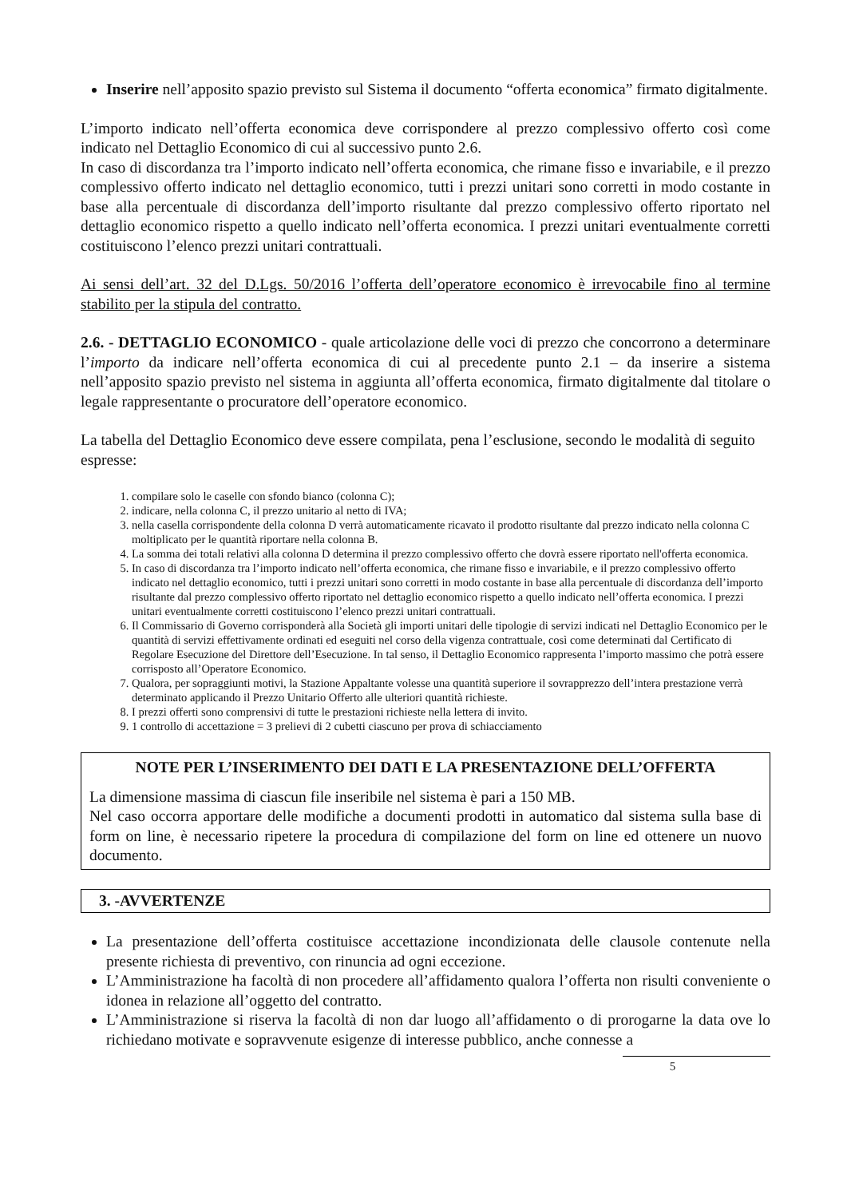Inserire nell’apposito spazio previsto sul Sistema il documento “offerta economica” firmato digitalmente.
L’importo indicato nell’offerta economica deve corrispondere al prezzo complessivo offerto così come indicato nel Dettaglio Economico di cui al successivo punto 2.6.
In caso di discordanza tra l’importo indicato nell’offerta economica, che rimane fisso e invariabile, e il prezzo complessivo offerto indicato nel dettaglio economico, tutti i prezzi unitari sono corretti in modo costante in base alla percentuale di discordanza dell’importo risultante dal prezzo complessivo offerto riportato nel dettaglio economico rispetto a quello indicato nell’offerta economica. I prezzi unitari eventualmente corretti costituiscono l’elenco prezzi unitari contrattuali.
Ai sensi dell’art. 32 del D.Lgs. 50/2016 l’offerta dell’operatore economico è irrevocabile fino al termine stabilito per la stipula del contratto.
2.6. - DETTAGLIO ECONOMICO - quale articolazione delle voci di prezzo che concorrono a determinare l’importo da indicare nell’offerta economica di cui al precedente punto 2.1 – da inserire a sistema nell’apposito spazio previsto nel sistema in aggiunta all’offerta economica, firmato digitalmente dal titolare o legale rappresentante o procuratore dell’operatore economico.
La tabella del Dettaglio Economico deve essere compilata, pena l’esclusione, secondo le modalità di seguito espresse:
1. compilare solo le caselle con sfondo bianco (colonna C);
2. indicare, nella colonna C, il prezzo unitario al netto di IVA;
3. nella casella corrispondente della colonna D verrà automaticamente ricavato il prodotto risultante dal prezzo indicato nella colonna C moltiplicato per le quantità riportare nella colonna B.
4. La somma dei totali relativi alla colonna D determina il prezzo complessivo offerto che dovrà essere riportato nell'offerta economica.
5. In caso di discordanza tra l’importo indicato nell’offerta economica, che rimane fisso e invariabile, e il prezzo complessivo offerto indicato nel dettaglio economico, tutti i prezzi unitari sono corretti in modo costante in base alla percentuale di discordanza dell’importo risultante dal prezzo complessivo offerto riportato nel dettaglio economico rispetto a quello indicato nell’offerta economica. I prezzi unitari eventualmente corretti costituiscono l’elenco prezzi unitari contrattuali.
6. Il Commissario di Governo corrisponderà alla Società gli importi unitari delle tipologie di servizi indicati nel Dettaglio Economico per le quantità di servizi effettivamente ordinati ed eseguiti nel corso della vigenza contrattuale, così come determinati dal Certificato di Regolare Esecuzione del Direttore dell’Esecuzione. In tal senso, il Dettaglio Economico rappresenta l’importo massimo che potrà essere corrisposto all’Operatore Economico.
7. Qualora, per sopraggiunti motivi, la Stazione Appaltante volesse una quantità superiore il sovrapprezzo dell’intera prestazione verrà determinato applicando il Prezzo Unitario Offerto alle ulteriori quantità richieste.
8. I prezzi offerti sono comprensivi di tutte le prestazioni richieste nella lettera di invito.
9. 1 controllo di accettazione = 3 prelievi di 2 cubetti ciascuno per prova di schiacciamento
NOTE PER L’INSERIMENTO DEI DATI E LA PRESENTAZIONE DELL’OFFERTA
La dimensione massima di ciascun file inseribile nel sistema è pari a 150 MB.
Nel caso occorra apportare delle modifiche a documenti prodotti in automatico dal sistema sulla base di form on line, è necessario ripetere la procedura di compilazione del form on line ed ottenere un nuovo documento.
3. -AVVERTENZE
La presentazione dell’offerta costituisce accettazione incondizionata delle clausole contenute nella presente richiesta di preventivo, con rinuncia ad ogni eccezione.
L’Amministrazione ha facoltà di non procedere all’affidamento qualora l’offerta non risulti conveniente o idonea in relazione all’oggetto del contratto.
L’Amministrazione si riserva la facoltà di non dar luogo all’affidamento o di prorogarne la data ove lo richiedano motivate e sopravvenute esigenze di interesse pubblico, anche connesse a
5